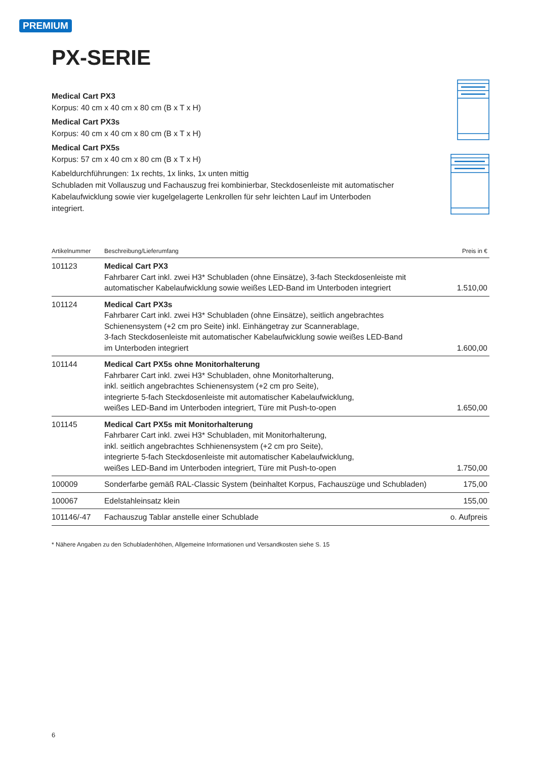PREMIUM
PX-SERIE
Medical Cart PX3
Korpus: 40 cm x 40 cm x 80 cm (B x T x H)
Medical Cart PX3s
Korpus: 40 cm x 40 cm x 80 cm (B x T x H)
Medical Cart PX5s
Korpus: 57 cm x 40 cm x 80 cm (B x T x H)
Kabeldurchführungen: 1x rechts, 1x links, 1x unten mittig
Schubladen mit Vollauszug und Fachauszug frei kombinierbar, Steckdosenleiste mit automatischer Kabelaufwicklung sowie vier kugelgelagerte Lenkrollen für sehr leichten Lauf im Unterboden integriert.
| Artikelnummer | Beschreibung/Lieferumfang | Preis in € |
| --- | --- | --- |
| 101123 | Medical Cart PX3 Fahrbarer Cart inkl. zwei H3* Schubladen (ohne Einsätze), 3-fach Steckdosenleiste mit automatischer Kabelaufwicklung sowie weißes LED-Band im Unterboden integriert | 1.510,00 |
| 101124 | Medical Cart PX3s Fahrbarer Cart inkl. zwei H3* Schubladen (ohne Einsätze), seitlich angebrachtes Schienensystem (+2 cm pro Seite) inkl. Einhängetray zur Scannerablage, 3-fach Steckdosenleiste mit automatischer Kabelaufwicklung sowie weißes LED-Band im Unterboden integriert | 1.600,00 |
| 101144 | Medical Cart PX5s ohne Monitorhalterung Fahrbarer Cart inkl. zwei H3* Schubladen, ohne Monitorhalterung, inkl. seitlich angebrachtes Schienensystem (+2 cm pro Seite), integrierte 5-fach Steckdosenleiste mit automatischer Kabelaufwicklung, weißes LED-Band im Unterboden integriert, Türe mit Push-to-open | 1.650,00 |
| 101145 | Medical Cart PX5s mit Monitorhalterung Fahrbarer Cart inkl. zwei H3* Schubladen, mit Monitorhalterung, inkl. seitlich angebrachtes Schhienensystem (+2 cm pro Seite), integrierte 5-fach Steckdosenleiste mit automatischer Kabelaufwicklung, weißes LED-Band im Unterboden integriert, Türe mit Push-to-open | 1.750,00 |
| 100009 | Sonderfarbe gemäß RAL-Classic System (beinhaltet Korpus, Fachauszüge und Schubladen) | 175,00 |
| 100067 | Edelstahleinsatz klein | 155,00 |
| 101146/-47 | Fachauszug Tablar anstelle einer Schublade | o. Aufpreis |
* Nähere Angaben zu den Schubladenhöhen, Allgemeine Informationen und Versandkosten siehe S. 15
6